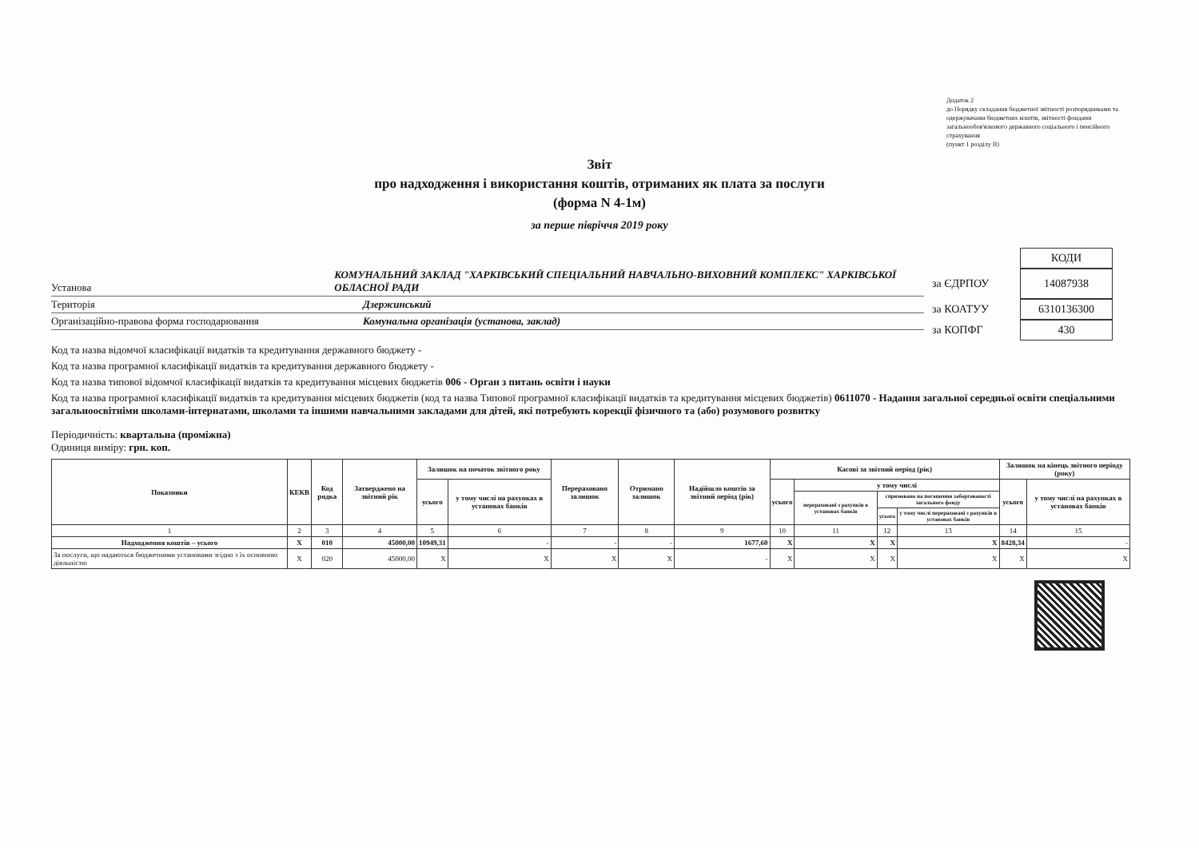Додаток 2
до Порядку складання бюджетної звітності розпорядниками та одержувачами бюджетних коштів, звітності фондами загальнообов'язкового державного соціального і пенсійного страхування
(пункт 1 розділу II)
Звіт
про надходження і використання коштів, отриманих як плата за послуги
(форма N 4-1м)
за перше півріччя 2019 року
Установа КОМУНАЛЬНИЙ ЗАКЛАД "ХАРКІВСЬКИЙ СПЕЦІАЛЬНИЙ НАВЧАЛЬНО-ВИХОВНИЙ КОМПЛЕКС" ХАРКІВСЬКОЇ ОБЛАСНОЇ РАДИ
Територія Дзержинський
Організаційно-правова форма господарювання Комунальна організація (установа, заклад)
КОДИ
за ЄДРПОУ 14087938
за КОАТУУ 6310136300
за КОПФГ 430
Код та назва відомчої класифікації видатків та кредитування державного бюджету -
Код та назва програмної класифікації видатків та кредитування державного бюджету -
Код та назва типової відомчої класифікації видатків та кредитування місцевих бюджетів 006 - Орган з питань освіти і науки
Код та назва програмної класифікації видатків та кредитування місцевих бюджетів (код та назва Типової програмної класифікації видатків та кредитування місцевих бюджетів) 0611070 - Надання загальної середньої освіти спеціальними загальноосвітніми школами-інтернатами, школами та іншими навчальними закладами для дітей, які потребують корекції фізичного та (або) розумового розвитку
Періодичність: квартальна (проміжна)
Одиниця виміру: грн. коп.
| Показники | КЕКВ | Код рядка | Затверджено на звітний рік | Залишок на початок звітного року | | Перераховано залишок | Отримано залишок | Надійшло коштів за звітний період (рік) | Касові за звітний період (рік) | | | | Залишок на кінець звітного періоду (року) | |
| --- | --- | --- | --- | --- | --- | --- | --- | --- | --- | --- | --- | --- | --- | --- |
| | | | | усього | у тому числі на рахунках в установах банків | | | | усього | у тому числі | | | усього | у тому числі на рахунках в установах банків |
| | | | | | | | | | | перераховані з рахунків в установах банків | спрямовано на погашення заборгованості загального фонду | | | |
| | | | | | | | | | | | усього | у тому числі перераховані з рахунків в установах банків | | |
| 1 | 2 | 3 | 4 | 5 | 6 | 7 | 8 | 9 | 10 | 11 | 12 | 13 | 14 | 15 |
| Надходження коштів – усього | X | 010 | 45000,00 | 10949,31 | - | - | - | 1677,60 | X | X | X | X | 8428,34 | - |
| За послуги, що надаються бюджетними установами згідно з їх основною діяльністю | X | 020 | 45000,00 | X | X | X | X | - | X | X | X | X | X | X |